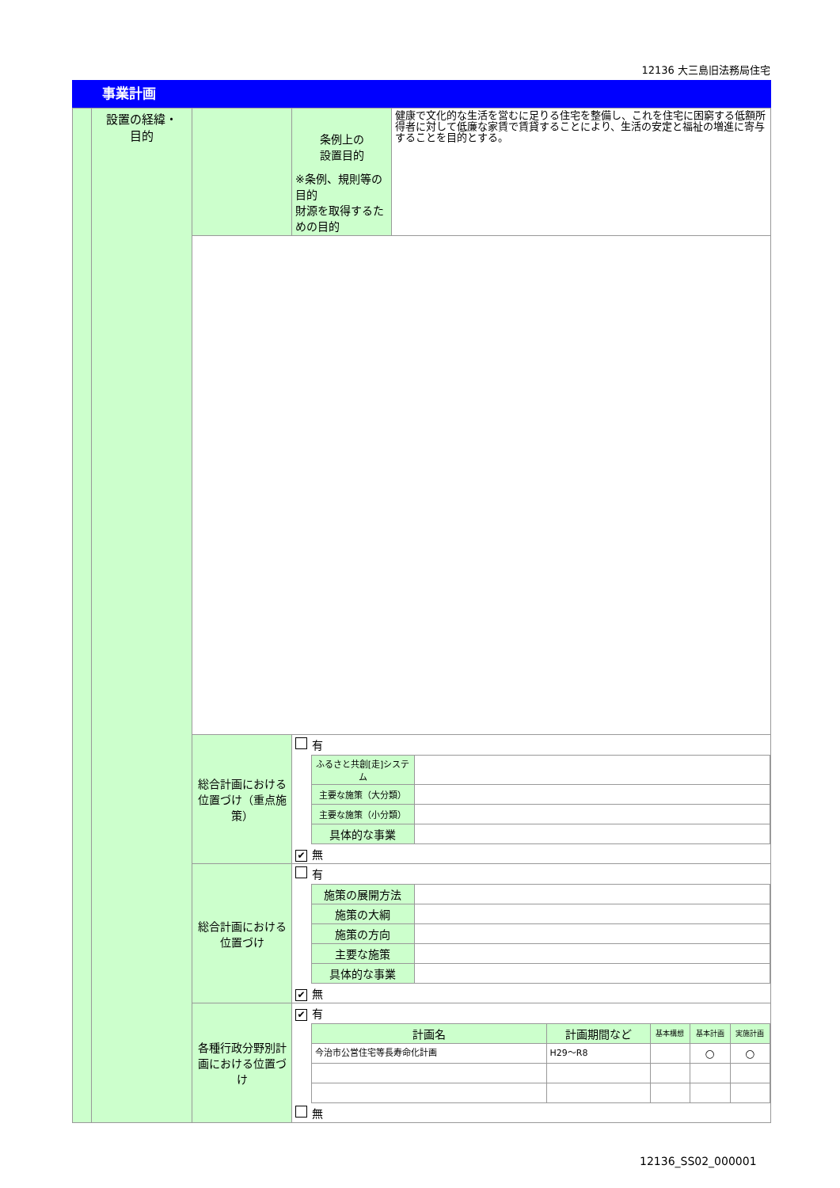12136 大三島旧法務局住宅
事業計画
| | 設置の経緯・ 目的 | | 条例上の 設置目的 ※条例、規則等の目的 財源を取得するための目的 | 健康で文化的な生活を営むに足りる住宅を整備し、これを住宅に困窮する低額所得者に対して低廉な家賃で賃貸することにより、生活の安定と福祉の増進に寄与することを目的とする。 |
| | | 総合計画における位置づけ（重点施策） | / 有 / / / / / ふるさと共創[走]システム / / / / 主要な施策（大分類） / / / / 主要な施策（小分類） / / / / 具体的な事業 / / / ✔ 無 / / / | |
| | | 総合計画における位置づけ | / 有 / / / / / 施策の展開方法 / / / / 施策の大綱 / / / / 施策の方向 / / / / 主要な施策 / / / / 具体的な事業 / / / ✔ 無 / / / | |
| | | 各種行政分野別計画における位置づけ | / ✔ 有 / / / / / / / / 計画名 / 計画期間など / 基本構想 / 基本計画 / 実施計画 / / / 今治市公営住宅等長寿命化計画 / H29～R8 / / ○ / ○ / / 無 / / / / / / | |
12136_SS02_000001